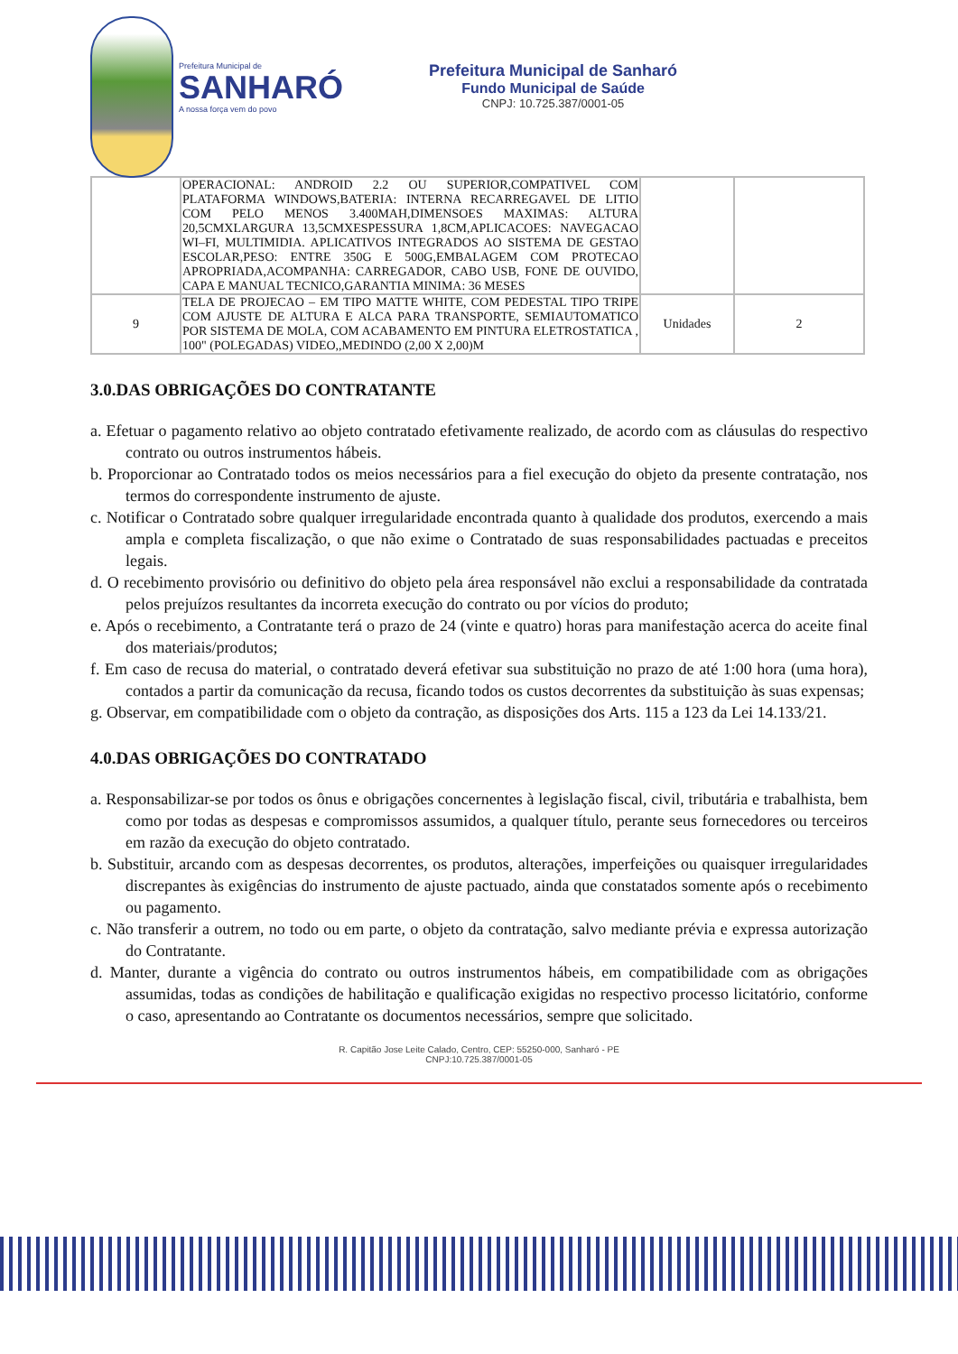Prefeitura Municipal de
SANHARÓ
A nossa força vem do povo
Prefeitura Municipal de Sanharó
Fundo Municipal de Saúde
CNPJ: 10.725.387/0001-05
| | OPERACIONAL: ANDROID 2.2 OU SUPERIOR,COMPATIVEL COM PLATAFORMA WINDOWS,BATERIA: INTERNA RECARREGAVEL DE LITIO COM PELO MENOS 3.400MAH,DIMENSOES MAXIMAS: ALTURA 20,5CMXLARGURA 13,5CMXESPESSURA 1,8CM,APLICACOES: NAVEGACAO WI–FI, MULTIMIDIA. APLICATIVOS INTEGRADOS AO SISTEMA DE GESTAO ESCOLAR,PESO: ENTRE 350G E 500G,EMBALAGEM COM PROTECAO APROPRIADA,ACOMPANHA: CARREGADOR, CABO USB, FONE DE OUVIDO, CAPA E MANUAL TECNICO,GARANTIA MINIMA: 36 MESES | | |
| 9 | TELA DE PROJECAO – EM TIPO MATTE WHITE, COM PEDESTAL TIPO TRIPE COM AJUSTE DE ALTURA E ALCA PARA TRANSPORTE, SEMIAUTOMATICO POR SISTEMA DE MOLA, COM ACABAMENTO EM PINTURA ELETROSTATICA , 100" (POLEGADAS) VIDEO,,MEDINDO (2,00 X 2,00)M | Unidades | 2 |
3.0.DAS OBRIGAÇÕES DO CONTRATANTE
a. Efetuar o pagamento relativo ao objeto contratado efetivamente realizado, de acordo com as cláusulas do respectivo contrato ou outros instrumentos hábeis.
b. Proporcionar ao Contratado todos os meios necessários para a fiel execução do objeto da presente contratação, nos termos do correspondente instrumento de ajuste.
c. Notificar o Contratado sobre qualquer irregularidade encontrada quanto à qualidade dos produtos, exercendo a mais ampla e completa fiscalização, o que não exime o Contratado de suas responsabilidades pactuadas e preceitos legais.
d. O recebimento provisório ou definitivo do objeto pela área responsável não exclui a responsabilidade da contratada pelos prejuízos resultantes da incorreta execução do contrato ou por vícios do produto;
e. Após o recebimento, a Contratante terá o prazo de 24 (vinte e quatro) horas para manifestação acerca do aceite final dos materiais/produtos;
f. Em caso de recusa do material, o contratado deverá efetivar sua substituição no prazo de até 1:00 hora (uma hora), contados a partir da comunicação da recusa, ficando todos os custos decorrentes da substituição às suas expensas;
g. Observar, em compatibilidade com o objeto da contração, as disposições dos Arts. 115 a 123 da Lei 14.133/21.
4.0.DAS OBRIGAÇÕES DO CONTRATADO
a. Responsabilizar-se por todos os ônus e obrigações concernentes à legislação fiscal, civil, tributária e trabalhista, bem como por todas as despesas e compromissos assumidos, a qualquer título, perante seus fornecedores ou terceiros em razão da execução do objeto contratado.
b. Substituir, arcando com as despesas decorrentes, os produtos, alterações, imperfeições ou quaisquer irregularidades discrepantes às exigências do instrumento de ajuste pactuado, ainda que constatados somente após o recebimento ou pagamento.
c. Não transferir a outrem, no todo ou em parte, o objeto da contratação, salvo mediante prévia e expressa autorização do Contratante.
d. Manter, durante a vigência do contrato ou outros instrumentos hábeis, em compatibilidade com as obrigações assumidas, todas as condições de habilitação e qualificação exigidas no respectivo processo licitatório, conforme o caso, apresentando ao Contratante os documentos necessários, sempre que solicitado.
R. Capitão Jose Leite Calado, Centro, CEP: 55250-000, Sanharó - PE
CNPJ:10.725.387/0001-05